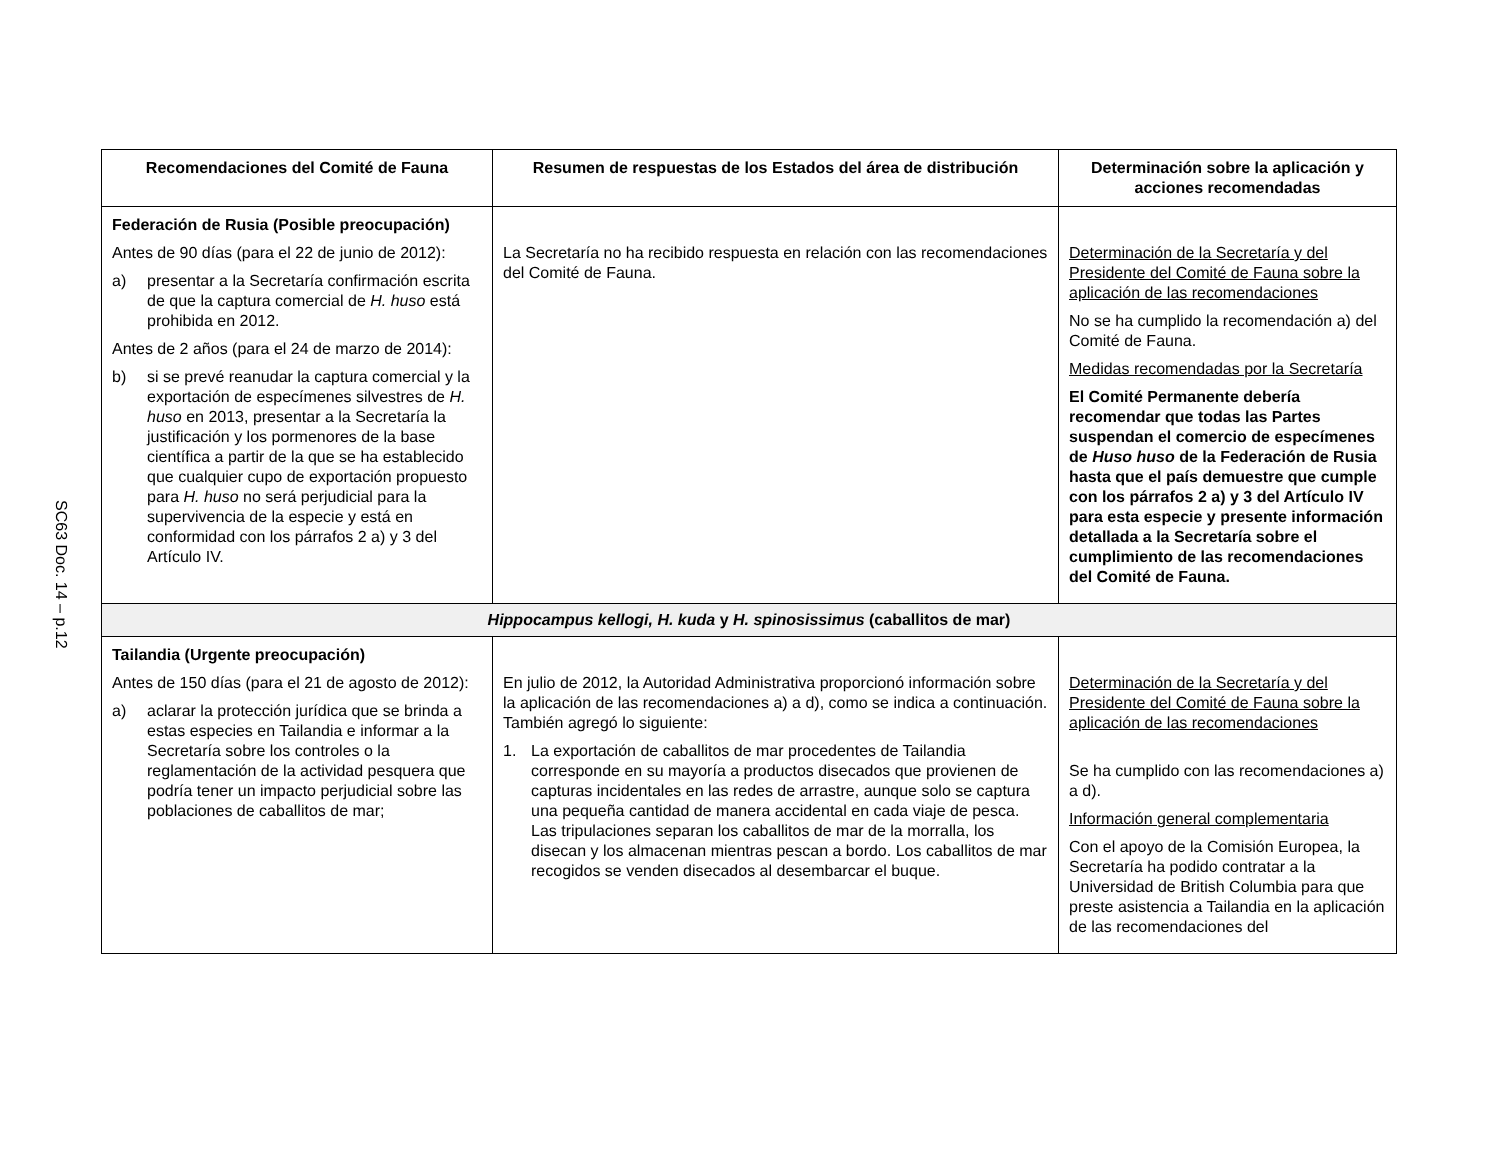SC63 Doc. 14 – p.12
| Recomendaciones del Comité de Fauna | Resumen de respuestas de los Estados del área de distribución | Determinación sobre la aplicación y acciones recomendadas |
| --- | --- | --- |
| Federación de Rusia (Posible preocupación) Antes de 90 días (para el 22 de junio de 2012): a) presentar a la Secretaría confirmación escrita de que la captura comercial de H. huso está prohibida en 2012. Antes de 2 años (para el 24 de marzo de 2014): b) si se prevé reanudar la captura comercial y la exportación de especímenes silvestres de H. huso en 2013, presentar a la Secretaría la justificación y los pormenores de la base científica a partir de la que se ha establecido que cualquier cupo de exportación propuesto para H. huso no será perjudicial para la supervivencia de la especie y está en conformidad con los párrafos 2 a) y 3 del Artículo IV. | La Secretaría no ha recibido respuesta en relación con las recomendaciones del Comité de Fauna. | Determinación de la Secretaría y del Presidente del Comité de Fauna sobre la aplicación de las recomendaciones No se ha cumplido la recomendación a) del Comité de Fauna. Medidas recomendadas por la Secretaría El Comité Permanente debería recomendar que todas las Partes suspendan el comercio de especímenes de Huso huso de la Federación de Rusia hasta que el país demuestre que cumple con los párrafos 2 a) y 3 del Artículo IV para esta especie y presente información detallada a la Secretaría sobre el cumplimiento de las recomendaciones del Comité de Fauna. |
| Hippocampus kellogi, H. kuda y H. spinosissimus (caballitos de mar) | | |
| Tailandia (Urgente preocupación) Antes de 150 días (para el 21 de agosto de 2012): a) aclarar la protección jurídica que se brinda a estas especies en Tailandia e informar a la Secretaría sobre los controles o la reglamentación de la actividad pesquera que podría tener un impacto perjudicial sobre las poblaciones de caballitos de mar; | En julio de 2012, la Autoridad Administrativa proporcionó información sobre la aplicación de las recomendaciones a) a d), como se indica a continuación. También agregó lo siguiente: 1. La exportación de caballitos de mar procedentes de Tailandia corresponde en su mayoría a productos disecados que provienen de capturas incidentales en las redes de arrastre, aunque solo se captura una pequeña cantidad de manera accidental en cada viaje de pesca. Las tripulaciones separan los caballitos de mar de la morralla, los disecan y los almacenan mientras pescan a bordo. Los caballitos de mar recogidos se venden disecados al desembarcar el buque. | Determinación de la Secretaría y del Presidente del Comité de Fauna sobre la aplicación de las recomendaciones Se ha cumplido con las recomendaciones a) a d). Información general complementaria Con el apoyo de la Comisión Europea, la Secretaría ha podido contratar a la Universidad de British Columbia para que preste asistencia a Tailandia en la aplicación de las recomendaciones del |